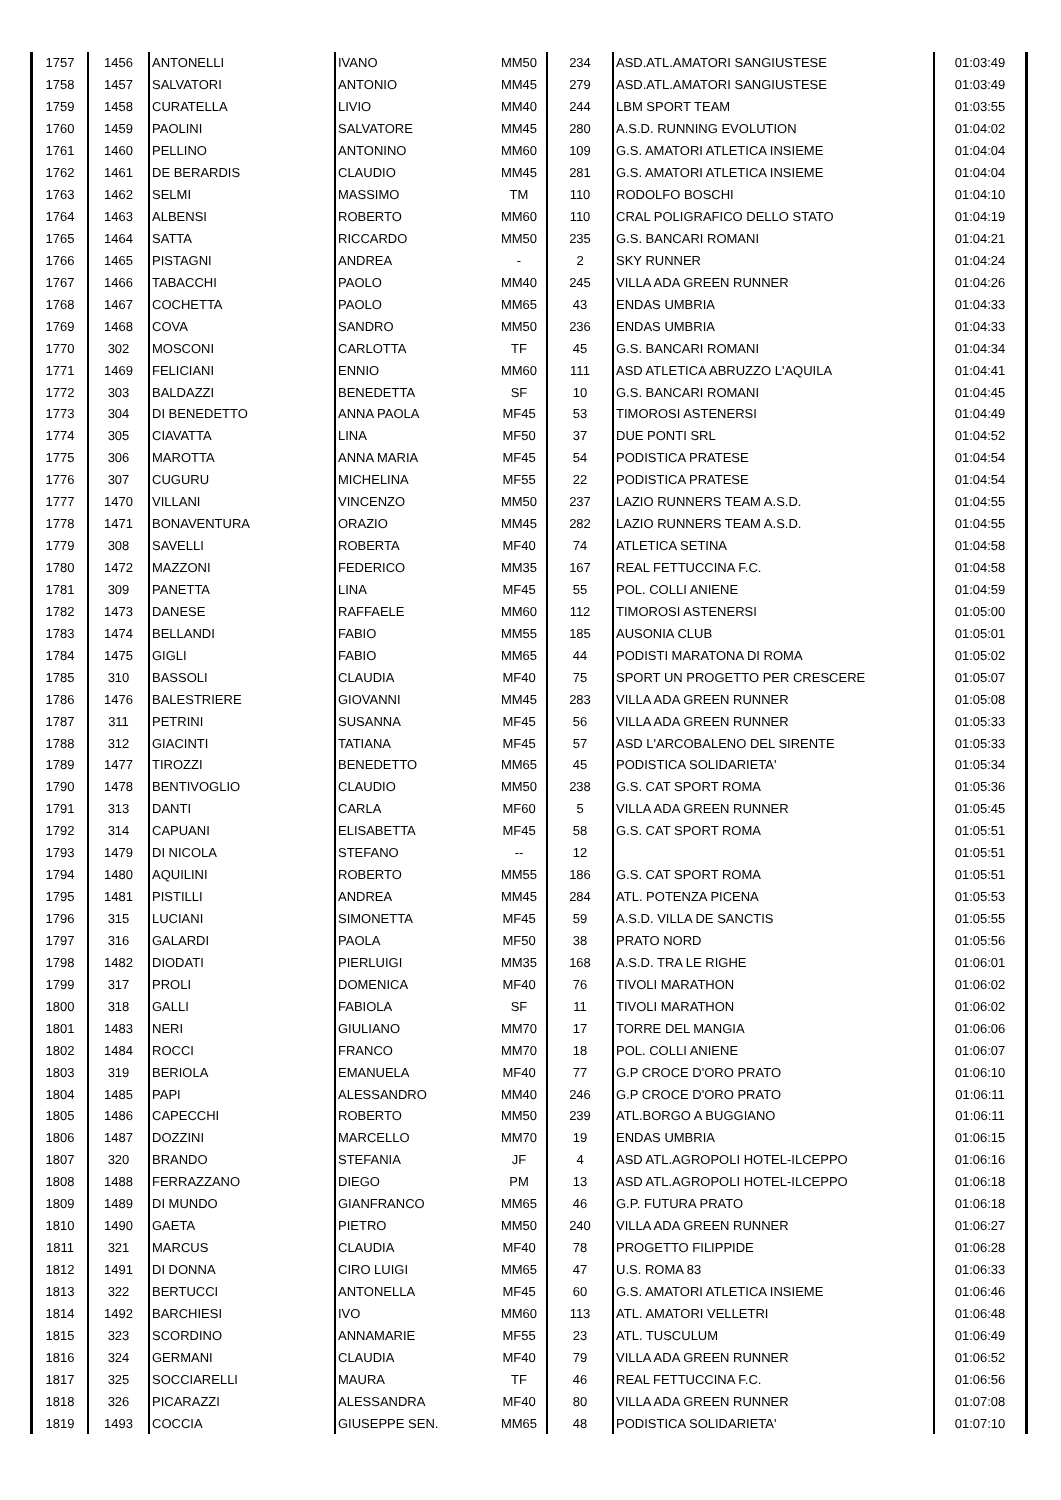| 1757 | 1456 | ANTONELLI | IVANO | MM50 | 234 | ASD.ATL.AMATORI SANGIUSTESE | 01:03:49 |
| 1758 | 1457 | SALVATORI | ANTONIO | MM45 | 279 | ASD.ATL.AMATORI SANGIUSTESE | 01:03:49 |
| 1759 | 1458 | CURATELLA | LIVIO | MM40 | 244 | LBM SPORT TEAM | 01:03:55 |
| 1760 | 1459 | PAOLINI | SALVATORE | MM45 | 280 | A.S.D. RUNNING EVOLUTION | 01:04:02 |
| 1761 | 1460 | PELLINO | ANTONINO | MM60 | 109 | G.S. AMATORI ATLETICA INSIEME | 01:04:04 |
| 1762 | 1461 | DE BERARDIS | CLAUDIO | MM45 | 281 | G.S. AMATORI ATLETICA INSIEME | 01:04:04 |
| 1763 | 1462 | SELMI | MASSIMO | TM | 110 | RODOLFO BOSCHI | 01:04:10 |
| 1764 | 1463 | ALBENSI | ROBERTO | MM60 | 110 | CRAL POLIGRAFICO DELLO STATO | 01:04:19 |
| 1765 | 1464 | SATTA | RICCARDO | MM50 | 235 | G.S. BANCARI ROMANI | 01:04:21 |
| 1766 | 1465 | PISTAGNI | ANDREA | - | 2 | SKY RUNNER | 01:04:24 |
| 1767 | 1466 | TABACCHI | PAOLO | MM40 | 245 | VILLA ADA GREEN RUNNER | 01:04:26 |
| 1768 | 1467 | COCHETTA | PAOLO | MM65 | 43 | ENDAS UMBRIA | 01:04:33 |
| 1769 | 1468 | COVA | SANDRO | MM50 | 236 | ENDAS UMBRIA | 01:04:33 |
| 1770 | 302 | MOSCONI | CARLOTTA | TF | 45 | G.S. BANCARI ROMANI | 01:04:34 |
| 1771 | 1469 | FELICIANI | ENNIO | MM60 | 111 | ASD ATLETICA ABRUZZO L'AQUILA | 01:04:41 |
| 1772 | 303 | BALDAZZI | BENEDETTA | SF | 10 | G.S. BANCARI ROMANI | 01:04:45 |
| 1773 | 304 | DI BENEDETTO | ANNA PAOLA | MF45 | 53 | TIMOROSI ASTENERSI | 01:04:49 |
| 1774 | 305 | CIAVATTA | LINA | MF50 | 37 | DUE PONTI SRL | 01:04:52 |
| 1775 | 306 | MAROTTA | ANNA MARIA | MF45 | 54 | PODISTICA PRATESE | 01:04:54 |
| 1776 | 307 | CUGURU | MICHELINA | MF55 | 22 | PODISTICA PRATESE | 01:04:54 |
| 1777 | 1470 | VILLANI | VINCENZO | MM50 | 237 | LAZIO RUNNERS TEAM A.S.D. | 01:04:55 |
| 1778 | 1471 | BONAVENTURA | ORAZIO | MM45 | 282 | LAZIO RUNNERS TEAM A.S.D. | 01:04:55 |
| 1779 | 308 | SAVELLI | ROBERTA | MF40 | 74 | ATLETICA SETINA | 01:04:58 |
| 1780 | 1472 | MAZZONI | FEDERICO | MM35 | 167 | REAL FETTUCCINA F.C. | 01:04:58 |
| 1781 | 309 | PANETTA | LINA | MF45 | 55 | POL. COLLI ANIENE | 01:04:59 |
| 1782 | 1473 | DANESE | RAFFAELE | MM60 | 112 | TIMOROSI ASTENERSI | 01:05:00 |
| 1783 | 1474 | BELLANDI | FABIO | MM55 | 185 | AUSONIA CLUB | 01:05:01 |
| 1784 | 1475 | GIGLI | FABIO | MM65 | 44 | PODISTI MARATONA DI ROMA | 01:05:02 |
| 1785 | 310 | BASSOLI | CLAUDIA | MF40 | 75 | SPORT UN PROGETTO PER CRESCERE | 01:05:07 |
| 1786 | 1476 | BALESTRIERE | GIOVANNI | MM45 | 283 | VILLA ADA GREEN RUNNER | 01:05:08 |
| 1787 | 311 | PETRINI | SUSANNA | MF45 | 56 | VILLA ADA GREEN RUNNER | 01:05:33 |
| 1788 | 312 | GIACINTI | TATIANA | MF45 | 57 | ASD L'ARCOBALENO DEL SIRENTE | 01:05:33 |
| 1789 | 1477 | TIROZZI | BENEDETTO | MM65 | 45 | PODISTICA SOLIDARIETA' | 01:05:34 |
| 1790 | 1478 | BENTIVOGLIO | CLAUDIO | MM50 | 238 | G.S. CAT SPORT ROMA | 01:05:36 |
| 1791 | 313 | DANTI | CARLA | MF60 | 5 | VILLA ADA GREEN RUNNER | 01:05:45 |
| 1792 | 314 | CAPUANI | ELISABETTA | MF45 | 58 | G.S. CAT SPORT ROMA | 01:05:51 |
| 1793 | 1479 | DI NICOLA | STEFANO | -- | 12 | | 01:05:51 |
| 1794 | 1480 | AQUILINI | ROBERTO | MM55 | 186 | G.S. CAT SPORT ROMA | 01:05:51 |
| 1795 | 1481 | PISTILLI | ANDREA | MM45 | 284 | ATL. POTENZA PICENA | 01:05:53 |
| 1796 | 315 | LUCIANI | SIMONETTA | MF45 | 59 | A.S.D. VILLA DE SANCTIS | 01:05:55 |
| 1797 | 316 | GALARDI | PAOLA | MF50 | 38 | PRATO NORD | 01:05:56 |
| 1798 | 1482 | DIODATI | PIERLUIGI | MM35 | 168 | A.S.D. TRA LE RIGHE | 01:06:01 |
| 1799 | 317 | PROLI | DOMENICA | MF40 | 76 | TIVOLI MARATHON | 01:06:02 |
| 1800 | 318 | GALLI | FABIOLA | SF | 11 | TIVOLI MARATHON | 01:06:02 |
| 1801 | 1483 | NERI | GIULIANO | MM70 | 17 | TORRE DEL MANGIA | 01:06:06 |
| 1802 | 1484 | ROCCI | FRANCO | MM70 | 18 | POL. COLLI ANIENE | 01:06:07 |
| 1803 | 319 | BERIOLA | EMANUELA | MF40 | 77 | G.P CROCE D'ORO PRATO | 01:06:10 |
| 1804 | 1485 | PAPI | ALESSANDRO | MM40 | 246 | G.P CROCE D'ORO PRATO | 01:06:11 |
| 1805 | 1486 | CAPECCHI | ROBERTO | MM50 | 239 | ATL.BORGO A BUGGIANO | 01:06:11 |
| 1806 | 1487 | DOZZINI | MARCELLO | MM70 | 19 | ENDAS UMBRIA | 01:06:15 |
| 1807 | 320 | BRANDO | STEFANIA | JF | 4 | ASD ATL.AGROPOLI HOTEL-ILCEPPO | 01:06:16 |
| 1808 | 1488 | FERRAZZANO | DIEGO | PM | 13 | ASD ATL.AGROPOLI HOTEL-ILCEPPO | 01:06:18 |
| 1809 | 1489 | DI MUNDO | GIANFRANCO | MM65 | 46 | G.P. FUTURA PRATO | 01:06:18 |
| 1810 | 1490 | GAETA | PIETRO | MM50 | 240 | VILLA ADA GREEN RUNNER | 01:06:27 |
| 1811 | 321 | MARCUS | CLAUDIA | MF40 | 78 | PROGETTO FILIPPIDE | 01:06:28 |
| 1812 | 1491 | DI DONNA | CIRO LUIGI | MM65 | 47 | U.S. ROMA 83 | 01:06:33 |
| 1813 | 322 | BERTUCCI | ANTONELLA | MF45 | 60 | G.S. AMATORI ATLETICA INSIEME | 01:06:46 |
| 1814 | 1492 | BARCHIESI | IVO | MM60 | 113 | ATL. AMATORI VELLETRI | 01:06:48 |
| 1815 | 323 | SCORDINO | ANNAMARIE | MF55 | 23 | ATL. TUSCULUM | 01:06:49 |
| 1816 | 324 | GERMANI | CLAUDIA | MF40 | 79 | VILLA ADA GREEN RUNNER | 01:06:52 |
| 1817 | 325 | SOCCIARELLI | MAURA | TF | 46 | REAL FETTUCCINA F.C. | 01:06:56 |
| 1818 | 326 | PICARAZZI | ALESSANDRA | MF40 | 80 | VILLA ADA GREEN RUNNER | 01:07:08 |
| 1819 | 1493 | COCCIA | GIUSEPPE SEN. | MM65 | 48 | PODISTICA SOLIDARIETA' | 01:07:10 |